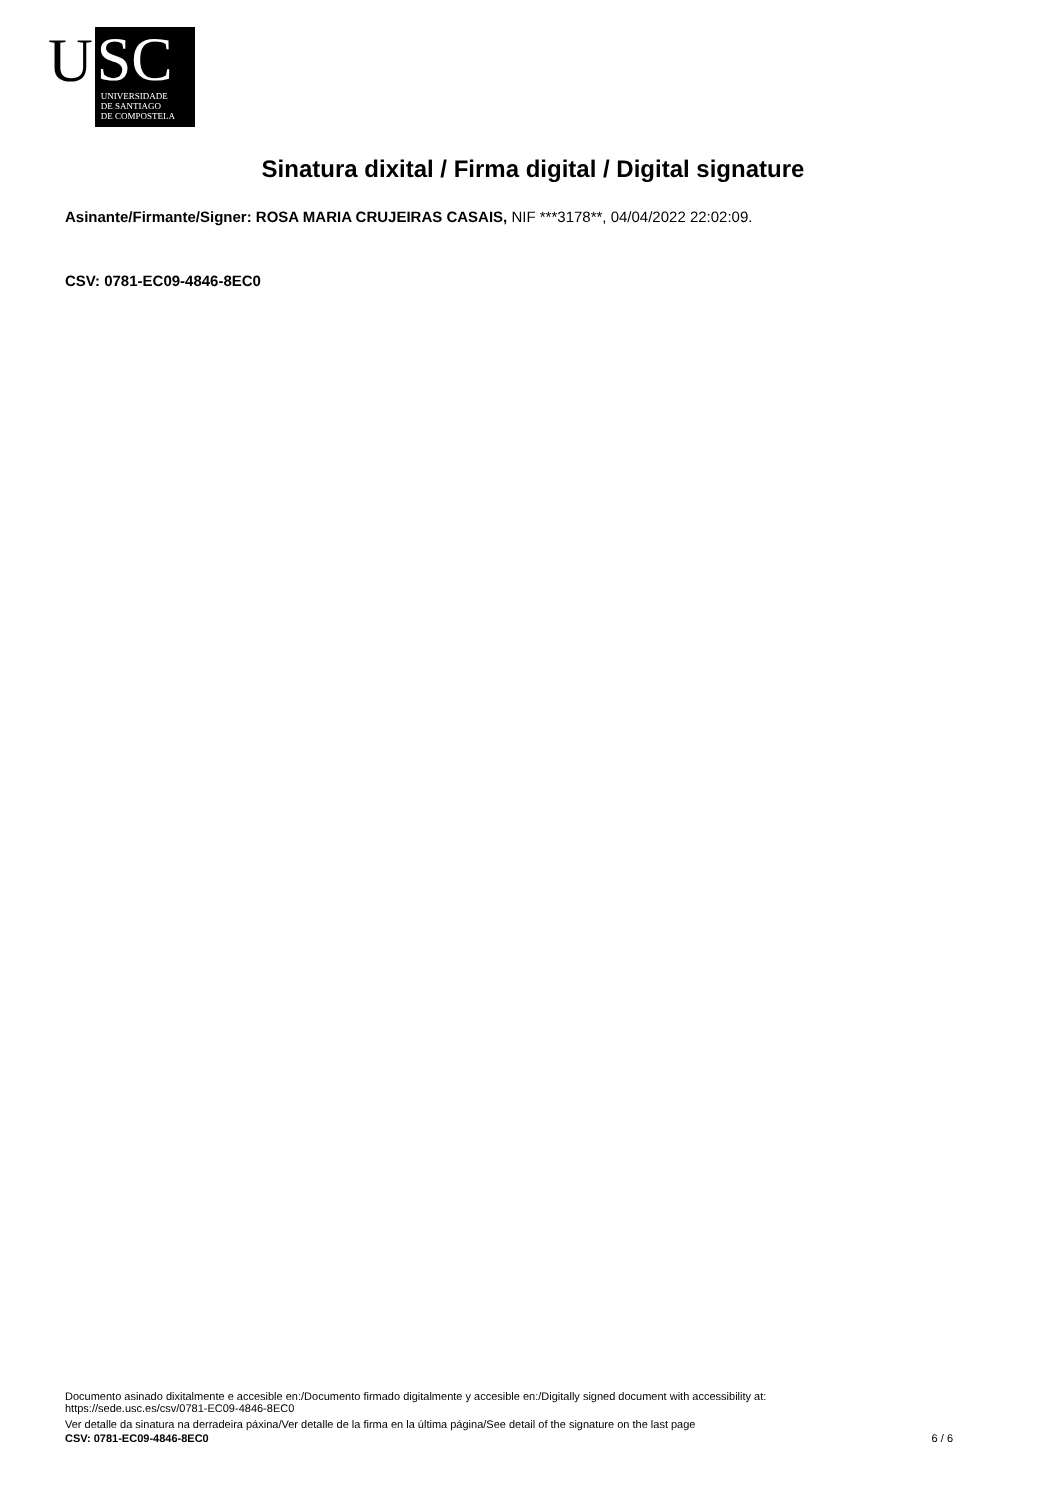U
SC
UNIVERSIDADE
DE SANTIAGO
DE COMPOSTELA
Sinatura dixital / Firma digital / Digital signature
Asinante/Firmante/Signer: ROSA MARIA CRUJEIRAS CASAIS, NIF ***3178**, 04/04/2022 22:02:09.
CSV: 0781-EC09-4846-8EC0
Documento asinado dixitalmente e accesible en:/Documento firmado digitalmente y accesible en:/Digitally signed document with accessibility at:
https://sede.usc.es/csv/0781-EC09-4846-8EC0
Ver detalle da sinatura na derradeira páxina/Ver detalle de la firma en la última página/See detail of the signature on the last page
CSV: 0781-EC09-4846-8EC0 6 / 6